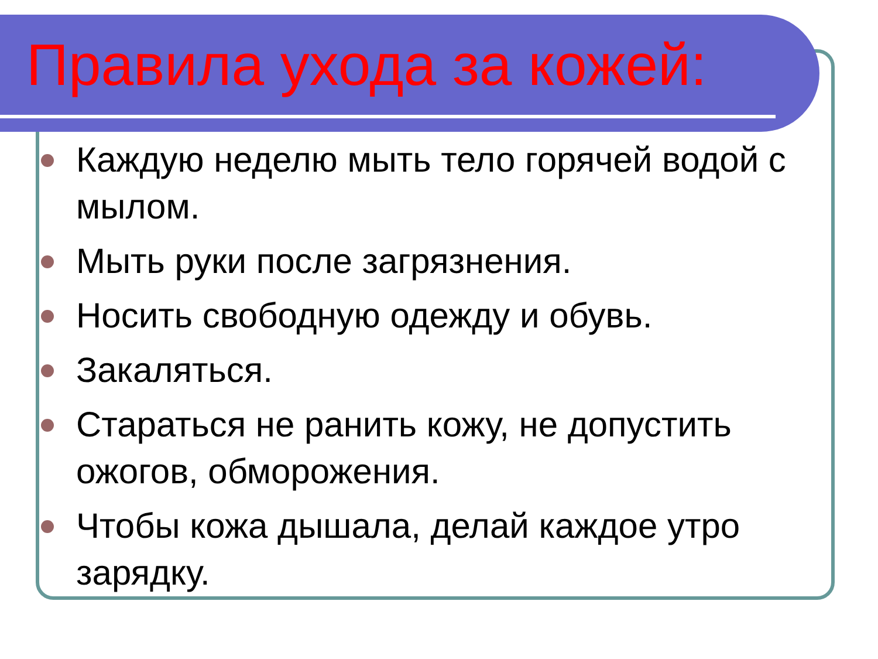Правила ухода за кожей:
Каждую неделю мыть тело горячей водой с мылом.
Мыть руки после загрязнения.
Носить свободную одежду и обувь.
Закаляться.
Стараться не ранить кожу, не допустить ожогов, обморожения.
Чтобы кожа дышала, делай каждое утро зарядку.